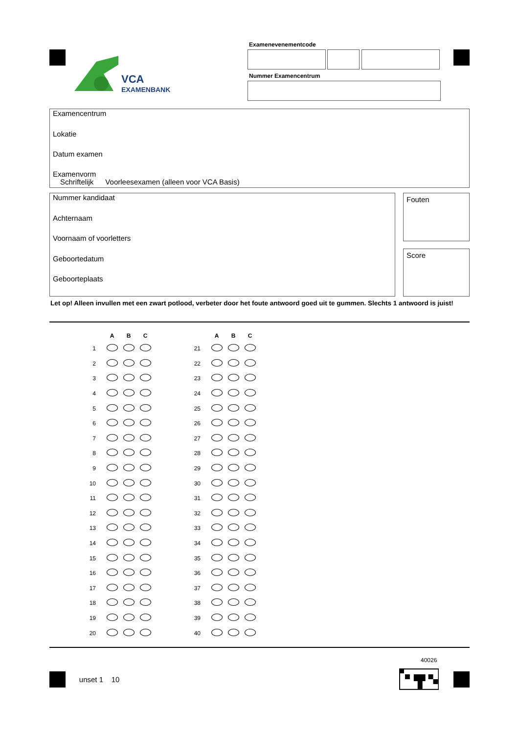VCA
EXAMENBANK
Examenevenementcode
Nummer Examencentrum
Examencentrum
Lokatie
Datum examen
Examenvorm
Schriftelijk Voorleesexamen (alleen voor VCA Basis)
Nummer kandidaat
Achternaam
Voornaam of voorletters
Geboortedatum
Geboorteplaats
Fouten
Score
Let op! Alleen invullen met een zwart potlood, verbeter door het foute antwoord goed uit te gummen. Slechts 1 antwoord is juist!
| | A | B | C | | | A | B | C |
| --- | --- | --- | --- | --- | --- | --- | --- | --- |
| 1 | | | | | 21 | | | |
| 2 | | | | | 22 | | | |
| 3 | | | | | 23 | | | |
| 4 | | | | | 24 | | | |
| 5 | | | | | 25 | | | |
| 6 | | | | | 26 | | | |
| 7 | | | | | 27 | | | |
| 8 | | | | | 28 | | | |
| 9 | | | | | 29 | | | |
| 10 | | | | | 30 | | | |
| 11 | | | | | 31 | | | |
| 12 | | | | | 32 | | | |
| 13 | | | | | 33 | | | |
| 14 | | | | | 34 | | | |
| 15 | | | | | 35 | | | |
| 16 | | | | | 36 | | | |
| 17 | | | | | 37 | | | |
| 18 | | | | | 38 | | | |
| 19 | | | | | 39 | | | |
| 20 | | | | | 40 | | | |
40026
unset 1 10